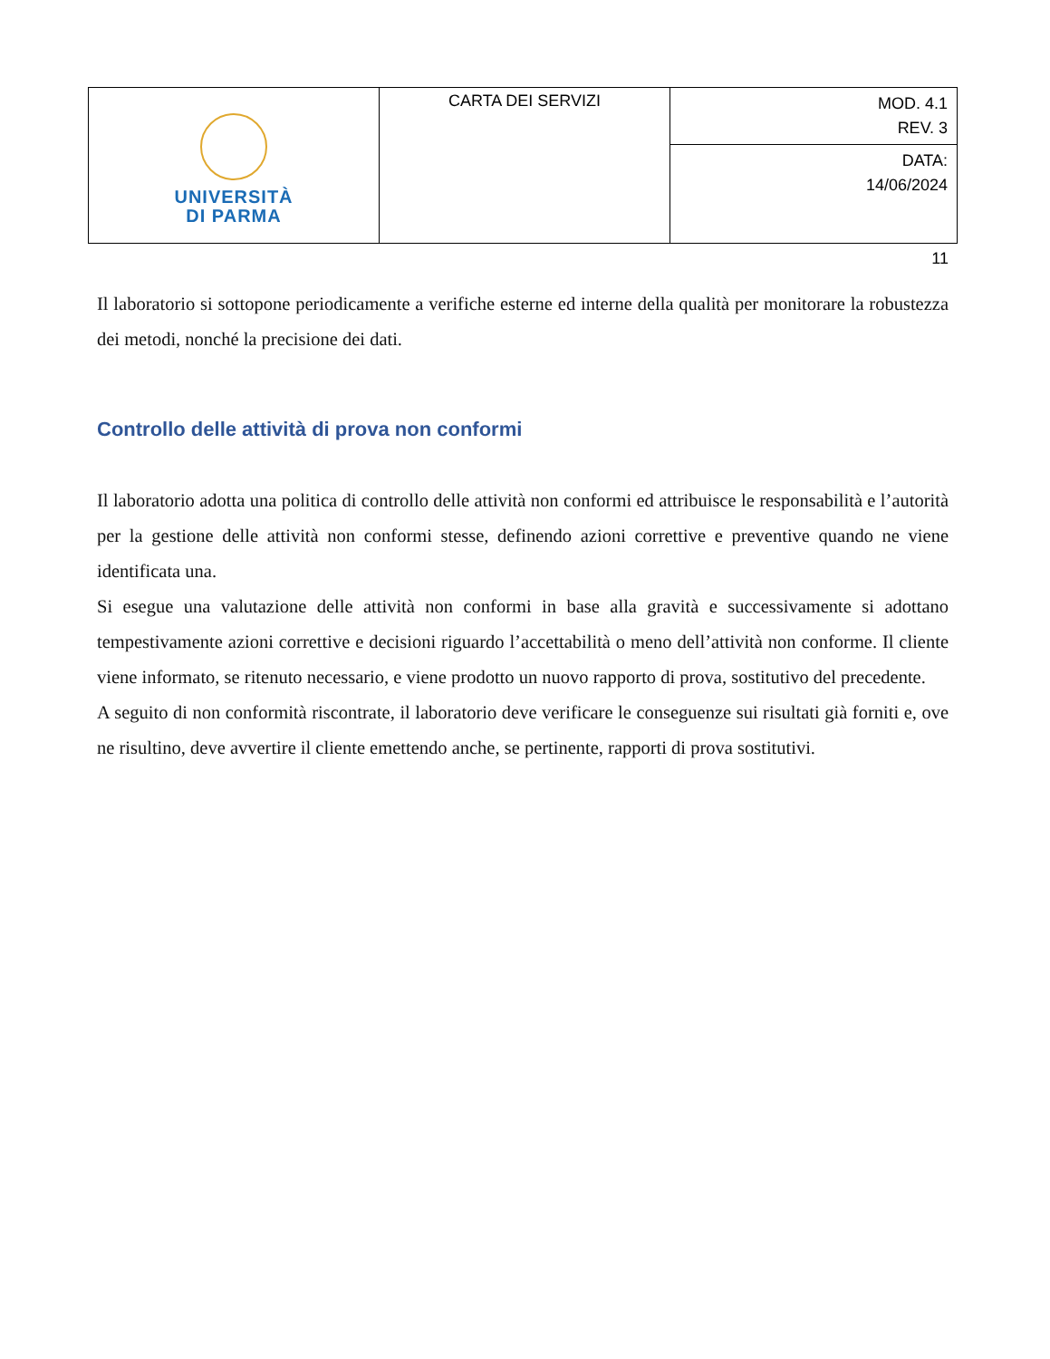| UNIVERSITÀ DI PARMA | CARTA DEI SERVIZI | MOD. 4.1 REV. 3 |
| | | DATA: 14/06/2024 |
11
Il laboratorio si sottopone periodicamente a verifiche esterne ed interne della qualità per monitorare la robustezza dei metodi, nonché la precisione dei dati.
Controllo delle attività di prova non conformi
Il laboratorio adotta una politica di controllo delle attività non conformi ed attribuisce le responsabilità e l’autorità per la gestione delle attività non conformi stesse, definendo azioni correttive e preventive quando ne viene identificata una.
Si esegue una valutazione delle attività non conformi in base alla gravità e successivamente si adottano tempestivamente azioni correttive e decisioni riguardo l’accettabilità o meno dell’attività non conforme. Il cliente viene informato, se ritenuto necessario, e viene prodotto un nuovo rapporto di prova, sostitutivo del precedente.
A seguito di non conformità riscontrate, il laboratorio deve verificare le conseguenze sui risultati già forniti e, ove ne risultino, deve avvertire il cliente emettendo anche, se pertinente, rapporti di prova sostitutivi.